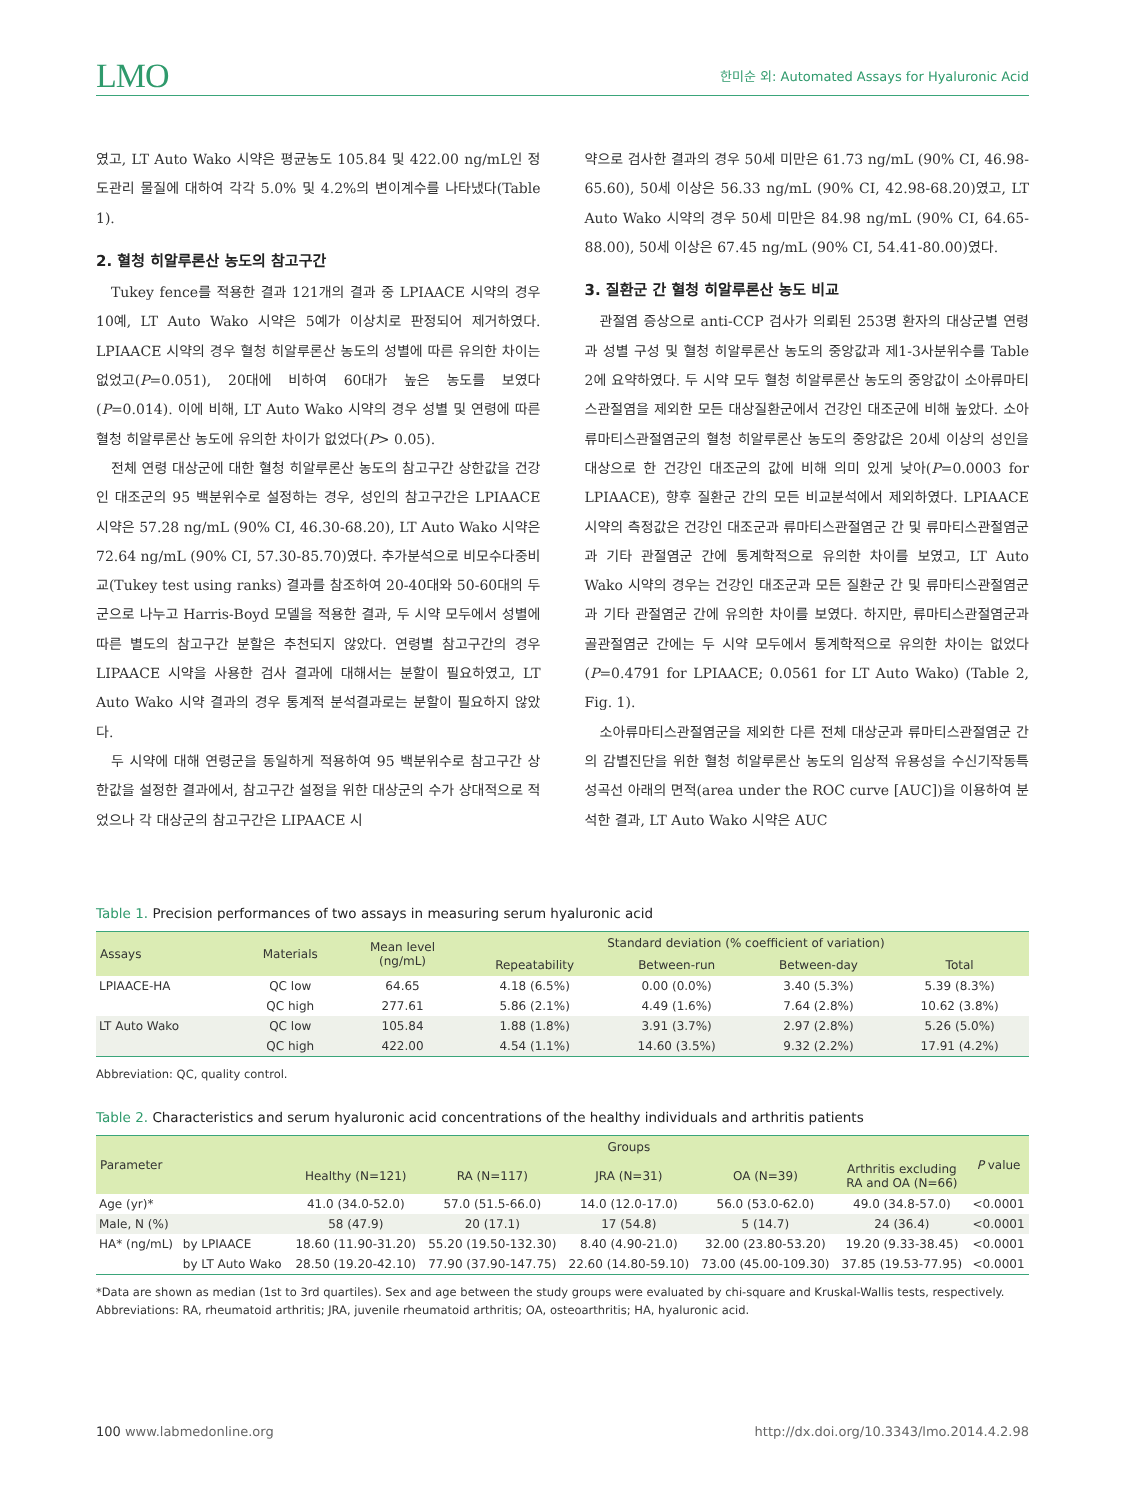LMO 한미순 외: Automated Assays for Hyaluronic Acid
였고, LT Auto Wako 시약은 평균농도 105.84 및 422.00 ng/mL인 정도관리 물질에 대하여 각각 5.0% 및 4.2%의 변이계수를 나타냈다(Table 1).
2. 혈청 히알루론산 농도의 참고구간
Tukey fence를 적용한 결과 121개의 결과 중 LPIAACE 시약의 경우 10예, LT Auto Wako 시약은 5예가 이상치로 판정되어 제거하였다. LPIAACE 시약의 경우 혈청 히알루론산 농도의 성별에 따른 유의한 차이는 없었고(P=0.051), 20대에 비하여 60대가 높은 농도를 보였다(P=0.014). 이에 비해, LT Auto Wako 시약의 경우 성별 및 연령에 따른 혈청 히알루론산 농도에 유의한 차이가 없었다(P> 0.05).
전체 연령 대상군에 대한 혈청 히알루론산 농도의 참고구간 상한값을 건강인 대조군의 95 백분위수로 설정하는 경우, 성인의 참고구간은 LPIAACE 시약은 57.28 ng/mL (90% CI, 46.30-68.20), LT Auto Wako 시약은 72.64 ng/mL (90% CI, 57.30-85.70)였다. 추가분석으로 비모수다중비교(Tukey test using ranks) 결과를 참조하여 20-40대와 50-60대의 두 군으로 나누고 Harris-Boyd 모델을 적용한 결과, 두 시약 모두에서 성별에 따른 별도의 참고구간 분할은 추천되지 않았다. 연령별 참고구간의 경우 LIPAACE 시약을 사용한 검사 결과에 대해서는 분할이 필요하였고, LT Auto Wako 시약 결과의 경우 통계적 분석결과로는 분할이 필요하지 않았다.
두 시약에 대해 연령군을 동일하게 적용하여 95 백분위수로 참고구간 상한값을 설정한 결과에서, 참고구간 설정을 위한 대상군의 수가 상대적으로 적었으나 각 대상군의 참고구간은 LIPAACE 시
약으로 검사한 결과의 경우 50세 미만은 61.73 ng/mL (90% CI, 46.98-65.60), 50세 이상은 56.33 ng/mL (90% CI, 42.98-68.20)였고, LT Auto Wako 시약의 경우 50세 미만은 84.98 ng/mL (90% CI, 64.65-88.00), 50세 이상은 67.45 ng/mL (90% CI, 54.41-80.00)였다.
3. 질환군 간 혈청 히알루론산 농도 비교
관절염 증상으로 anti-CCP 검사가 의뢰된 253명 환자의 대상군별 연령과 성별 구성 및 혈청 히알루론산 농도의 중앙값과 제1-3사분위수를 Table 2에 요약하였다. 두 시약 모두 혈청 히알루론산 농도의 중앙값이 소아류마티스관절염을 제외한 모든 대상질환군에서 건강인 대조군에 비해 높았다. 소아류마티스관절염군의 혈청 히알루론산 농도의 중앙값은 20세 이상의 성인을 대상으로 한 건강인 대조군의 값에 비해 의미 있게 낮아(P=0.0003 for LPIAACE), 향후 질환군 간의 모든 비교분석에서 제외하였다. LPIAACE 시약의 측정값은 건강인 대조군과 류마티스관절염군 간 및 류마티스관절염군과 기타 관절염군 간에 통계학적으로 유의한 차이를 보였고, LT Auto Wako 시약의 경우는 건강인 대조군과 모든 질환군 간 및 류마티스관절염군과 기타 관절염군 간에 유의한 차이를 보였다. 하지만, 류마티스관절염군과 골관절염군 간에는 두 시약 모두에서 통계학적으로 유의한 차이는 없었다(P=0.4791 for LPIAACE; 0.0561 for LT Auto Wako) (Table 2, Fig. 1).
소아류마티스관절염군을 제외한 다른 전체 대상군과 류마티스관절염군 간의 감별진단을 위한 혈청 히알루론산 농도의 임상적 유용성을 수신기작동특성곡선 아래의 면적(area under the ROC curve [AUC])을 이용하여 분석한 결과, LT Auto Wako 시약은 AUC
Table 1. Precision performances of two assays in measuring serum hyaluronic acid
| Assays | Materials | Mean level (ng/mL) | Standard deviation (% coefficient of variation) | | | |
| --- | --- | --- | --- | --- | --- | --- |
| | | | Repeatability | Between-run | Between-day | Total |
| LPIAACE-HA | QC low | 64.65 | 4.18 (6.5%) | 0.00 (0.0%) | 3.40 (5.3%) | 5.39 (8.3%) |
| | QC high | 277.61 | 5.86 (2.1%) | 4.49 (1.6%) | 7.64 (2.8%) | 10.62 (3.8%) |
| LT Auto Wako | QC low | 105.84 | 1.88 (1.8%) | 3.91 (3.7%) | 2.97 (2.8%) | 5.26 (5.0%) |
| | QC high | 422.00 | 4.54 (1.1%) | 14.60 (3.5%) | 9.32 (2.2%) | 17.91 (4.2%) |
Abbreviation: QC, quality control.
Table 2. Characteristics and serum hyaluronic acid concentrations of the healthy individuals and arthritis patients
| Parameter | | Groups | | | | | P value |
| --- | --- | --- | --- | --- | --- | --- | --- |
| | | Healthy (N=121) | RA (N=117) | JRA (N=31) | OA (N=39) | Arthritis excluding RA and OA (N=66) | |
| Age (yr)* | | 41.0 (34.0-52.0) | 57.0 (51.5-66.0) | 14.0 (12.0-17.0) | 56.0 (53.0-62.0) | 49.0 (34.8-57.0) | <0.0001 |
| Male, N (%) | | 58 (47.9) | 20 (17.1) | 17 (54.8) | 5 (14.7) | 24 (36.4) | <0.0001 |
| HA* (ng/mL) | by LPIAACE | 18.60 (11.90-31.20) | 55.20 (19.50-132.30) | 8.40 (4.90-21.0) | 32.00 (23.80-53.20) | 19.20 (9.33-38.45) | <0.0001 |
| | by LT Auto Wako | 28.50 (19.20-42.10) | 77.90 (37.90-147.75) | 22.60 (14.80-59.10) | 73.00 (45.00-109.30) | 37.85 (19.53-77.95) | <0.0001 |
*Data are shown as median (1st to 3rd quartiles). Sex and age between the study groups were evaluated by chi-square and Kruskal-Wallis tests, respectively.
Abbreviations: RA, rheumatoid arthritis; JRA, juvenile rheumatoid arthritis; OA, osteoarthritis; HA, hyaluronic acid.
100 www.labmedonline.org http://dx.doi.org/10.3343/lmo.2014.4.2.98